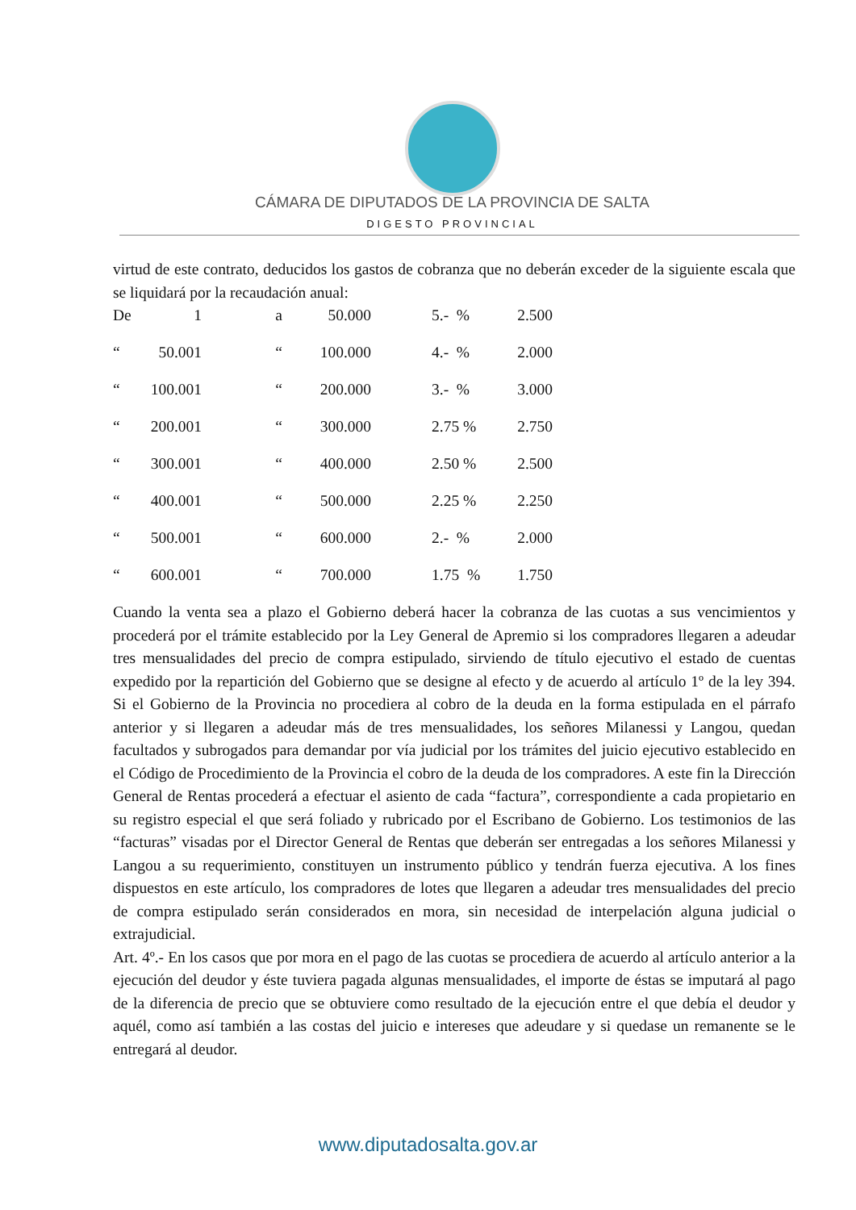CÁMARA DE DIPUTADOS DE LA PROVINCIA DE SALTA
DIGESTO PROVINCIAL
virtud de este contrato, deducidos los gastos de cobranza que no deberán exceder de la siguiente escala que se liquidará por la recaudación anual:
| De | 1 | a | 50.000 | 5.- % | 2.500 |
| “ | 50.001 | “ | 100.000 | 4.- % | 2.000 |
| “ | 100.001 | “ | 200.000 | 3.- % | 3.000 |
| “ | 200.001 | “ | 300.000 | 2.75 % | 2.750 |
| “ | 300.001 | “ | 400.000 | 2.50 % | 2.500 |
| “ | 400.001 | “ | 500.000 | 2.25 % | 2.250 |
| “ | 500.001 | “ | 600.000 | 2.- % | 2.000 |
| “ | 600.001 | “ | 700.000 | 1.75 % | 1.750 |
Cuando la venta sea a plazo el Gobierno deberá hacer la cobranza de las cuotas a sus vencimientos y procederá por el trámite establecido por la Ley General de Apremio si los compradores llegaren a adeudar tres mensualidades del precio de compra estipulado, sirviendo de título ejecutivo el estado de cuentas expedido por la repartición del Gobierno que se designe al efecto y de acuerdo al artículo 1º de la ley 394. Si el Gobierno de la Provincia no procediera al cobro de la deuda en la forma estipulada en el párrafo anterior y si llegaren a adeudar más de tres mensualidades, los señores Milanessi y Langou, quedan facultados y subrogados para demandar por vía judicial por los trámites del juicio ejecutivo establecido en el Código de Procedimiento de la Provincia el cobro de la deuda de los compradores. A este fin la Dirección General de Rentas procederá a efectuar el asiento de cada “factura”, correspondiente a cada propietario en su registro especial el que será foliado y rubricado por el Escribano de Gobierno. Los testimonios de las “facturas” visadas por el Director General de Rentas que deberán ser entregadas a los señores Milanessi y Langou a su requerimiento, constituyen un instrumento público y tendrán fuerza ejecutiva. A los fines dispuestos en este artículo, los compradores de lotes que llegaren a adeudar tres mensualidades del precio de compra estipulado serán considerados en mora, sin necesidad de interpelación alguna judicial o extrajudicial.
Art. 4º.- En los casos que por mora en el pago de las cuotas se procediera de acuerdo al artículo anterior a la ejecución del deudor y éste tuviera pagada algunas mensualidades, el importe de éstas se imputará al pago de la diferencia de precio que se obtuviere como resultado de la ejecución entre el que debía el deudor y aquél, como así también a las costas del juicio e intereses que adeudare y si quedase un remanente se le entregará al deudor.
www.diputadosalta.gov.ar